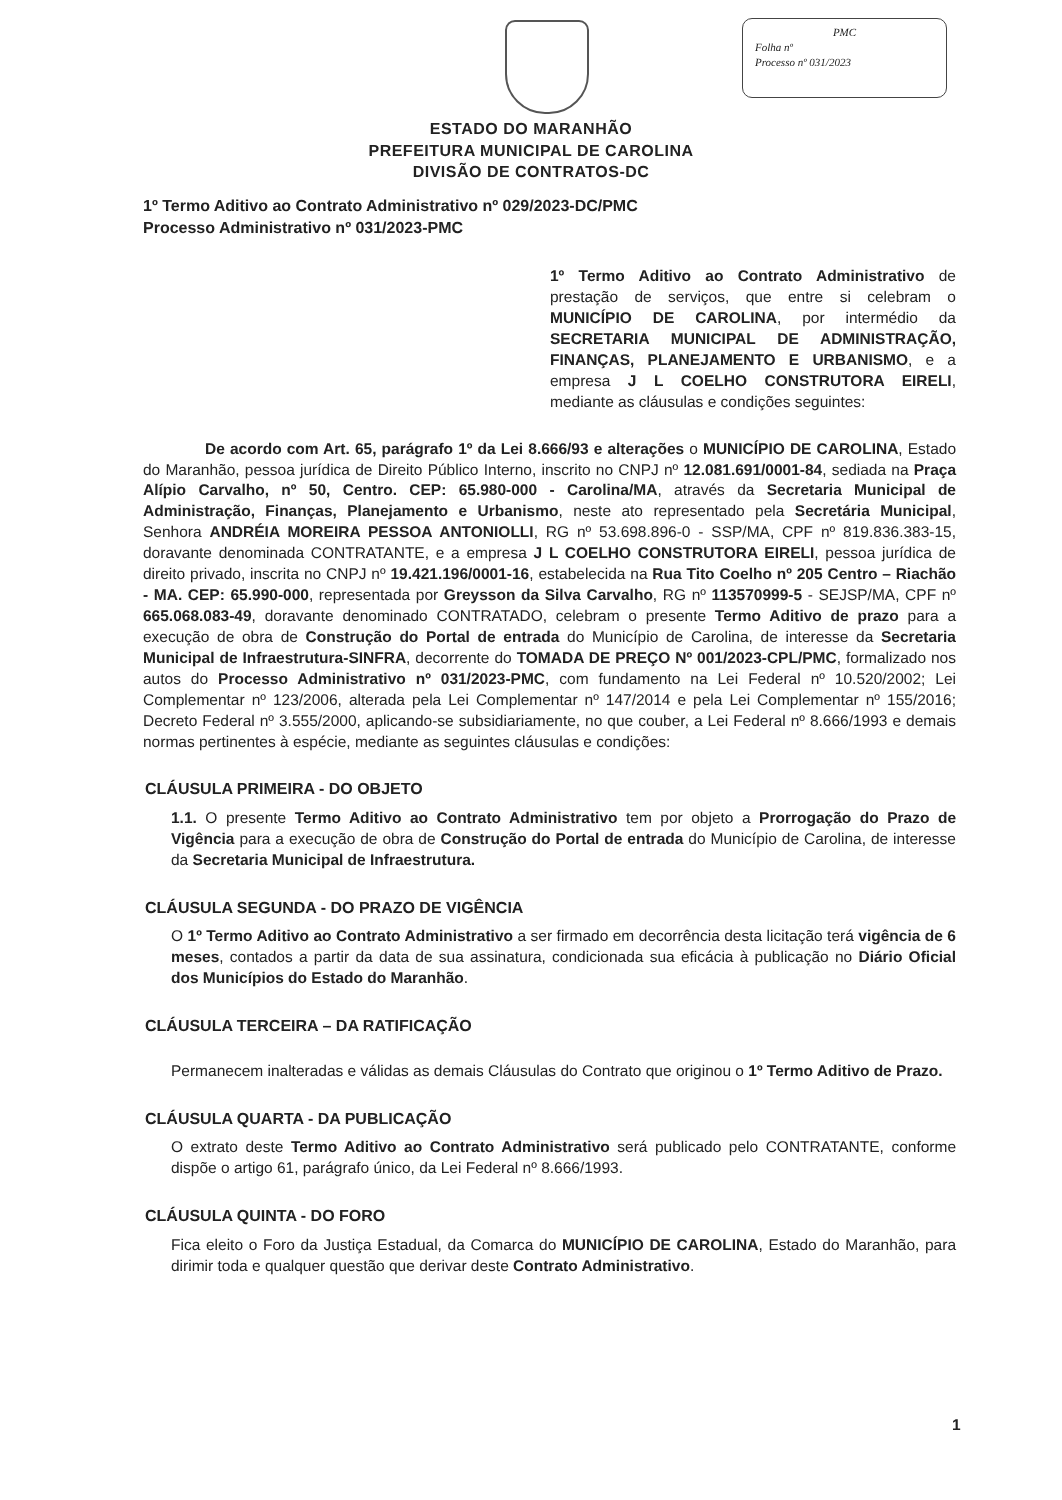PMC
Folha nº
Processo nº 031/2023
ESTADO DO MARANHÃO
PREFEITURA MUNICIPAL DE CAROLINA
DIVISÃO DE CONTRATOS-DC
1º Termo Aditivo ao Contrato Administrativo nº 029/2023-DC/PMC
Processo Administrativo nº 031/2023-PMC
1º Termo Aditivo ao Contrato Administrativo de prestação de serviços, que entre si celebram o MUNICÍPIO DE CAROLINA, por intermédio da SECRETARIA MUNICIPAL DE ADMINISTRAÇÃO, FINANÇAS, PLANEJAMENTO E URBANISMO, e a empresa J L COELHO CONSTRUTORA EIRELI, mediante as cláusulas e condições seguintes:
De acordo com Art. 65, parágrafo 1º da Lei 8.666/93 e alterações o MUNICÍPIO DE CAROLINA, Estado do Maranhão, pessoa jurídica de Direito Público Interno, inscrito no CNPJ nº 12.081.691/0001-84, sediada na Praça Alípio Carvalho, nº 50, Centro. CEP: 65.980-000 - Carolina/MA, através da Secretaria Municipal de Administração, Finanças, Planejamento e Urbanismo, neste ato representado pela Secretária Municipal, Senhora ANDRÉIA MOREIRA PESSOA ANTONIOLLI, RG nº 53.698.896-0 - SSP/MA, CPF nº 819.836.383-15, doravante denominada CONTRATANTE, e a empresa J L COELHO CONSTRUTORA EIRELI, pessoa jurídica de direito privado, inscrita no CNPJ nº 19.421.196/0001-16, estabelecida na Rua Tito Coelho nº 205 Centro – Riachão - MA. CEP: 65.990-000, representada por Greysson da Silva Carvalho, RG nº 113570999-5 - SEJSP/MA, CPF nº 665.068.083-49, doravante denominado CONTRATADO, celebram o presente Termo Aditivo de prazo para a execução de obra de Construção do Portal de entrada do Município de Carolina, de interesse da Secretaria Municipal de Infraestrutura-SINFRA, decorrente do TOMADA DE PREÇO Nº 001/2023-CPL/PMC, formalizado nos autos do Processo Administrativo nº 031/2023-PMC, com fundamento na Lei Federal nº 10.520/2002; Lei Complementar nº 123/2006, alterada pela Lei Complementar nº 147/2014 e pela Lei Complementar nº 155/2016; Decreto Federal nº 3.555/2000, aplicando-se subsidiariamente, no que couber, a Lei Federal nº 8.666/1993 e demais normas pertinentes à espécie, mediante as seguintes cláusulas e condições:
CLÁUSULA PRIMEIRA - DO OBJETO
1.1. O presente Termo Aditivo ao Contrato Administrativo tem por objeto a Prorrogação do Prazo de Vigência para a execução de obra de Construção do Portal de entrada do Município de Carolina, de interesse da Secretaria Municipal de Infraestrutura.
CLÁUSULA SEGUNDA - DO PRAZO DE VIGÊNCIA
O 1º Termo Aditivo ao Contrato Administrativo a ser firmado em decorrência desta licitação terá vigência de 6 meses, contados a partir da data de sua assinatura, condicionada sua eficácia à publicação no Diário Oficial dos Municípios do Estado do Maranhão.
CLÁUSULA TERCEIRA – DA RATIFICAÇÃO
Permanecem inalteradas e válidas as demais Cláusulas do Contrato que originou o 1º Termo Aditivo de Prazo.
CLÁUSULA QUARTA - DA PUBLICAÇÃO
O extrato deste Termo Aditivo ao Contrato Administrativo será publicado pelo CONTRATANTE, conforme dispõe o artigo 61, parágrafo único, da Lei Federal nº 8.666/1993.
CLÁUSULA QUINTA - DO FORO
Fica eleito o Foro da Justiça Estadual, da Comarca do MUNICÍPIO DE CAROLINA, Estado do Maranhão, para dirimir toda e qualquer questão que derivar deste Contrato Administrativo.
1